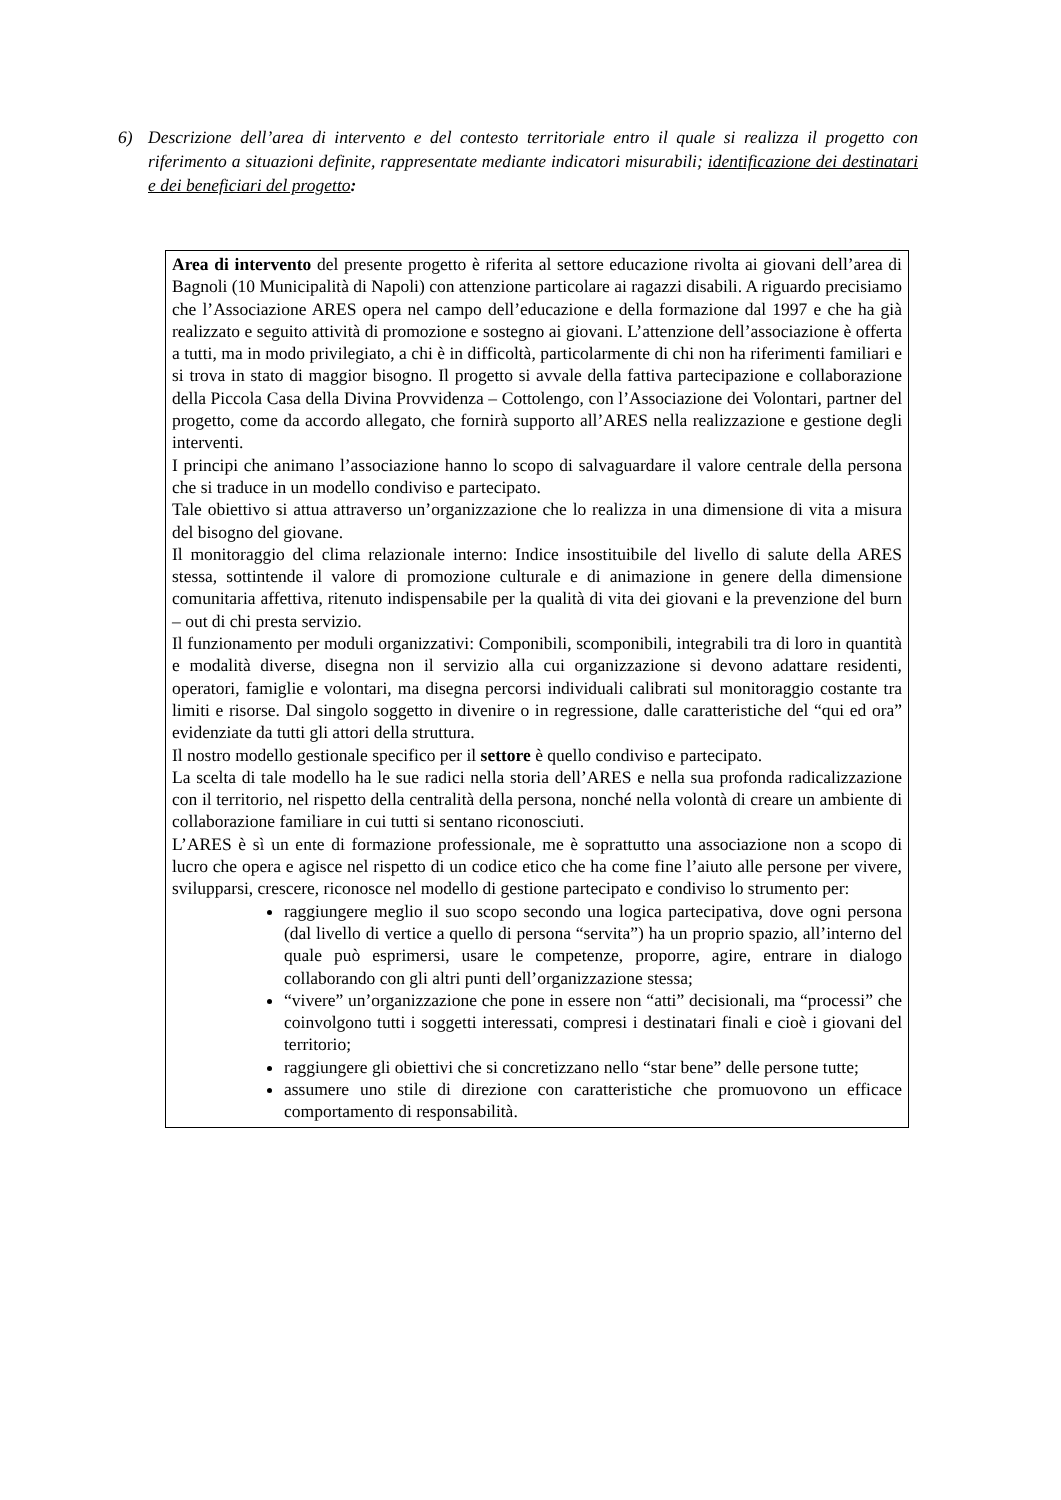6) Descrizione dell’area di intervento e del contesto territoriale entro il quale si realizza il progetto con riferimento a situazioni definite, rappresentate mediante indicatori misurabili; identificazione dei destinatari e dei beneficiari del progetto:
Area di intervento del presente progetto è riferita al settore educazione rivolta ai giovani dell’area di Bagnoli (10 Municipalità di Napoli) con attenzione particolare ai ragazzi disabili. A riguardo precisiamo che l’Associazione ARES opera nel campo dell’educazione e della formazione dal 1997 e che ha già realizzato e seguito attività di promozione e sostegno ai giovani. L’attenzione dell’associazione è offerta a tutti, ma in modo privilegiato, a chi è in difficoltà, particolarmente di chi non ha riferimenti familiari e si trova in stato di maggior bisogno. Il progetto si avvale della fattiva partecipazione e collaborazione della Piccola Casa della Divina Provvidenza – Cottolengo, con l’Associazione dei Volontari, partner del progetto, come da accordo allegato, che fornirà supporto all’ARES nella realizzazione e gestione degli interventi.
I principi che animano l’associazione hanno lo scopo di salvaguardare il valore centrale della persona che si traduce in un modello condiviso e partecipato.
Tale obiettivo si attua attraverso un’organizzazione che lo realizza in una dimensione di vita a misura del bisogno del giovane.
Il monitoraggio del clima relazionale interno: Indice insostituibile del livello di salute della ARES stessa, sottintende il valore di promozione culturale e di animazione in genere della dimensione comunitaria affettiva, ritenuto indispensabile per la qualità di vita dei giovani e la prevenzione del burn – out di chi presta servizio.
Il funzionamento per moduli organizzativi: Componibili, scomponibili, integrabili tra di loro in quantità e modalità diverse, disegna non il servizio alla cui organizzazione si devono adattare residenti, operatori, famiglie e volontari, ma disegna percorsi individuali calibrati sul monitoraggio costante tra limiti e risorse. Dal singolo soggetto in divenire o in regressione, dalle caratteristiche del “qui ed ora” evidenziate da tutti gli attori della struttura.
Il nostro modello gestionale specifico per il settore è quello condiviso e partecipato.
La scelta di tale modello ha le sue radici nella storia dell’ARES e nella sua profonda radicalizzazione con il territorio, nel rispetto della centralità della persona, nonché nella volontà di creare un ambiente di collaborazione familiare in cui tutti si sentano riconosciuti.
L’ARES è sì un ente di formazione professionale, me è soprattutto una associazione non a scopo di lucro che opera e agisce nel rispetto di un codice etico che ha come fine l’aiuto alle persone per vivere, svilupparsi, crescere, riconosce nel modello di gestione partecipato e condiviso lo strumento per:
raggiungere meglio il suo scopo secondo una logica partecipativa, dove ogni persona (dal livello di vertice a quello di persona “servita”) ha un proprio spazio, all’interno del quale può esprimersi, usare le competenze, proporre, agire, entrare in dialogo collaborando con gli altri punti dell’organizzazione stessa;
“vivere” un’organizzazione che pone in essere non “atti” decisionali, ma “processi” che coinvolgono tutti i soggetti interessati, compresi i destinatari finali e cioè i giovani del territorio;
raggiungere gli obiettivi che si concretizzano nello “star bene” delle persone tutte;
assumere uno stile di direzione con caratteristiche che promuovono un efficace comportamento di responsabilità.